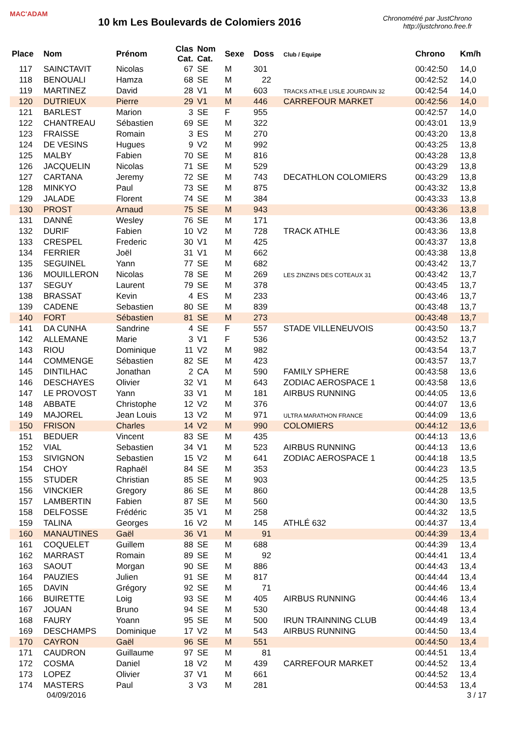MAC'ADAM
10 km Les Boulevards de Colomiers 2016
Chronométré par JustChrono
http://justchrono.free.fr
| Place | Nom | Prénom | Clas Cat. | Nom Cat. | Sexe | Doss | Club / Equipe | Chrono | Km/h |
| --- | --- | --- | --- | --- | --- | --- | --- | --- | --- |
| 117 | SAINCTAVIT | Nicolas | 67 | SE | M | 301 | | 00:42:50 | 14,0 |
| 118 | BENOUALI | Hamza | 68 | SE | M | 22 | | 00:42:52 | 14,0 |
| 119 | MARTINEZ | David | 28 | V1 | M | 603 | TRACKS ATHLE LISLE JOURDAIN 32 | 00:42:54 | 14,0 |
| 120 | DUTRIEUX | Pierre | 29 | V1 | M | 446 | CARREFOUR MARKET | 00:42:56 | 14,0 |
| 121 | BARLEST | Marion | 3 | SE | F | 955 | | 00:42:57 | 14,0 |
| 122 | CHANTREAU | Sébastien | 69 | SE | M | 322 | | 00:43:01 | 13,9 |
| 123 | FRAISSE | Romain | 3 | ES | M | 270 | | 00:43:20 | 13,8 |
| 124 | DE VESINS | Hugues | 9 | V2 | M | 992 | | 00:43:25 | 13,8 |
| 125 | MALBY | Fabien | 70 | SE | M | 816 | | 00:43:28 | 13,8 |
| 126 | JACQUELIN | Nicolas | 71 | SE | M | 529 | | 00:43:29 | 13,8 |
| 127 | CARTANA | Jeremy | 72 | SE | M | 743 | DECATHLON COLOMIERS | 00:43:29 | 13,8 |
| 128 | MINKYO | Paul | 73 | SE | M | 875 | | 00:43:32 | 13,8 |
| 129 | JALADE | Florent | 74 | SE | M | 384 | | 00:43:33 | 13,8 |
| 130 | PROST | Arnaud | 75 | SE | M | 943 | | 00:43:36 | 13,8 |
| 131 | DANNÉ | Wesley | 76 | SE | M | 171 | | 00:43:36 | 13,8 |
| 132 | DURIF | Fabien | 10 | V2 | M | 728 | TRACK ATHLE | 00:43:36 | 13,8 |
| 133 | CRESPEL | Frederic | 30 | V1 | M | 425 | | 00:43:37 | 13,8 |
| 134 | FERRIER | Joël | 31 | V1 | M | 662 | | 00:43:38 | 13,8 |
| 135 | SEGUINEL | Yann | 77 | SE | M | 682 | | 00:43:42 | 13,7 |
| 136 | MOUILLERON | Nicolas | 78 | SE | M | 269 | LES ZINZINS DES COTEAUX 31 | 00:43:42 | 13,7 |
| 137 | SEGUY | Laurent | 79 | SE | M | 378 | | 00:43:45 | 13,7 |
| 138 | BRASSAT | Kevin | 4 | ES | M | 233 | | 00:43:46 | 13,7 |
| 139 | CADENE | Sebastien | 80 | SE | M | 839 | | 00:43:48 | 13,7 |
| 140 | FORT | Sébastien | 81 | SE | M | 273 | | 00:43:48 | 13,7 |
| 141 | DA CUNHA | Sandrine | 4 | SE | F | 557 | STADE VILLENEUVOIS | 00:43:50 | 13,7 |
| 142 | ALLEMANE | Marie | 3 | V1 | F | 536 | | 00:43:52 | 13,7 |
| 143 | RIOU | Dominique | 11 | V2 | M | 982 | | 00:43:54 | 13,7 |
| 144 | COMMENGE | Sébastien | 82 | SE | M | 423 | | 00:43:57 | 13,7 |
| 145 | DINTILHAC | Jonathan | 2 | CA | M | 590 | FAMILY SPHERE | 00:43:58 | 13,6 |
| 146 | DESCHAYES | Olivier | 32 | V1 | M | 643 | ZODIAC AEROSPACE 1 | 00:43:58 | 13,6 |
| 147 | LE PROVOST | Yann | 33 | V1 | M | 181 | AIRBUS RUNNING | 00:44:05 | 13,6 |
| 148 | ABBATE | Christophe | 12 | V2 | M | 376 | | 00:44:07 | 13,6 |
| 149 | MAJOREL | Jean Louis | 13 | V2 | M | 971 | ULTRA MARATHON FRANCE | 00:44:09 | 13,6 |
| 150 | FRISON | Charles | 14 | V2 | M | 990 | COLOMIERS | 00:44:12 | 13,6 |
| 151 | BEDUER | Vincent | 83 | SE | M | 435 | | 00:44:13 | 13,6 |
| 152 | VIAL | Sebastien | 34 | V1 | M | 523 | AIRBUS RUNNING | 00:44:13 | 13,6 |
| 153 | SIVIGNON | Sebastien | 15 | V2 | M | 641 | ZODIAC AEROSPACE 1 | 00:44:18 | 13,5 |
| 154 | CHOY | Raphaël | 84 | SE | M | 353 | | 00:44:23 | 13,5 |
| 155 | STUDER | Christian | 85 | SE | M | 903 | | 00:44:25 | 13,5 |
| 156 | VINCKIER | Gregory | 86 | SE | M | 860 | | 00:44:28 | 13,5 |
| 157 | LAMBERTIN | Fabien | 87 | SE | M | 560 | | 00:44:30 | 13,5 |
| 158 | DELFOSSE | Frédéric | 35 | V1 | M | 258 | | 00:44:32 | 13,5 |
| 159 | TALINA | Georges | 16 | V2 | M | 145 | ATHLÉ 632 | 00:44:37 | 13,4 |
| 160 | MANAUTINES | Gaël | 36 | V1 | M | 91 | | 00:44:39 | 13,4 |
| 161 | COQUELET | Guillem | 88 | SE | M | 688 | | 00:44:39 | 13,4 |
| 162 | MARRAST | Romain | 89 | SE | M | 92 | | 00:44:41 | 13,4 |
| 163 | SAOUT | Morgan | 90 | SE | M | 886 | | 00:44:43 | 13,4 |
| 164 | PAUZIES | Julien | 91 | SE | M | 817 | | 00:44:44 | 13,4 |
| 165 | DAVIN | Grégory | 92 | SE | M | 71 | | 00:44:46 | 13,4 |
| 166 | BUIRETTE | Loig | 93 | SE | M | 405 | AIRBUS RUNNING | 00:44:46 | 13,4 |
| 167 | JOUAN | Bruno | 94 | SE | M | 530 | | 00:44:48 | 13,4 |
| 168 | FAURY | Yoann | 95 | SE | M | 500 | IRUN TRAINNING CLUB | 00:44:49 | 13,4 |
| 169 | DESCHAMPS | Dominique | 17 | V2 | M | 543 | AIRBUS RUNNING | 00:44:50 | 13,4 |
| 170 | CAYRON | Gaël | 96 | SE | M | 551 | | 00:44:50 | 13,4 |
| 171 | CAUDRON | Guillaume | 97 | SE | M | 81 | | 00:44:51 | 13,4 |
| 172 | COSMA | Daniel | 18 | V2 | M | 439 | CARREFOUR MARKET | 00:44:52 | 13,4 |
| 173 | LOPEZ | Olivier | 37 | V1 | M | 661 | | 00:44:52 | 13,4 |
| 174 | MASTERS | Paul | 3 | V3 | M | 281 | | 00:44:53 | 13,4 |
04/09/2016 3 / 17